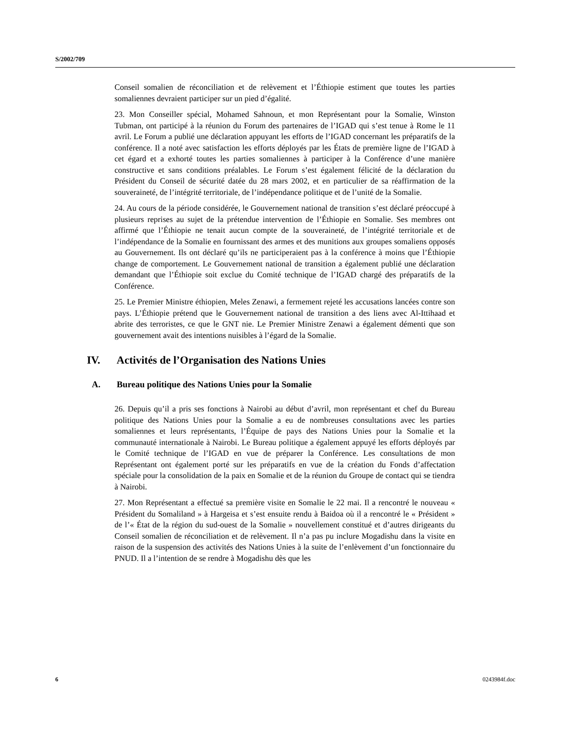S/2002/709
Conseil somalien de réconciliation et de relèvement et l’Éthiopie estiment que toutes les parties somaliennes devraient participer sur un pied d’égalité.
23. Mon Conseiller spécial, Mohamed Sahnoun, et mon Représentant pour la Somalie, Winston Tubman, ont participé à la réunion du Forum des partenaires de l’IGAD qui s’est tenue à Rome le 11 avril. Le Forum a publié une déclaration appuyant les efforts de l’IGAD concernant les préparatifs de la conférence. Il a noté avec satisfaction les efforts déployés par les États de première ligne de l’IGAD à cet égard et a exhorté toutes les parties somaliennes à participer à la Conférence d’une manière constructive et sans conditions préalables. Le Forum s’est également félicité de la déclaration du Président du Conseil de sécurité datée du 28 mars 2002, et en particulier de sa réaffirmation de la souveraineté, de l’intégrité territoriale, de l’indépendance politique et de l’unité de la Somalie.
24. Au cours de la période considérée, le Gouvernement national de transition s’est déclaré préoccupé à plusieurs reprises au sujet de la prétendue intervention de l’Éthiopie en Somalie. Ses membres ont affirmé que l’Éthiopie ne tenait aucun compte de la souveraineté, de l’intégrité territoriale et de l’indépendance de la Somalie en fournissant des armes et des munitions aux groupes somaliens opposés au Gouvernement. Ils ont déclaré qu’ils ne participeraient pas à la conférence à moins que l’Éthiopie change de comportement. Le Gouvernement national de transition a également publié une déclaration demandant que l’Éthiopie soit exclue du Comité technique de l’IGAD chargé des préparatifs de la Conférence.
25. Le Premier Ministre éthiopien, Meles Zenawi, a fermement rejeté les accusations lancées contre son pays. L’Éthiopie prétend que le Gouvernement national de transition a des liens avec Al-Ittihaad et abrite des terroristes, ce que le GNT nie. Le Premier Ministre Zenawi a également démenti que son gouvernement avait des intentions nuisibles à l’égard de la Somalie.
IV. Activités de l’Organisation des Nations Unies
A. Bureau politique des Nations Unies pour la Somalie
26. Depuis qu’il a pris ses fonctions à Nairobi au début d’avril, mon représentant et chef du Bureau politique des Nations Unies pour la Somalie a eu de nombreuses consultations avec les parties somaliennes et leurs représentants, l’Équipe de pays des Nations Unies pour la Somalie et la communauté internationale à Nairobi. Le Bureau politique a également appuyé les efforts déployés par le Comité technique de l’IGAD en vue de préparer la Conférence. Les consultations de mon Représentant ont également porté sur les préparatifs en vue de la création du Fonds d’affectation spéciale pour la consolidation de la paix en Somalie et de la réunion du Groupe de contact qui se tiendra à Nairobi.
27. Mon Représentant a effectué sa première visite en Somalie le 22 mai. Il a rencontré le nouveau « Président du Somaliland » à Hargeisa et s’est ensuite rendu à Baidoa où il a rencontré le « Président » de l’« État de la région du sud-ouest de la Somalie » nouvellement constitué et d’autres dirigeants du Conseil somalien de réconciliation et de relèvement. Il n’a pas pu inclure Mogadishu dans la visite en raison de la suspension des activités des Nations Unies à la suite de l’enlèvement d’un fonctionnaire du PNUD. Il a l’intention de se rendre à Mogadishu dès que les
6 0243984f.doc